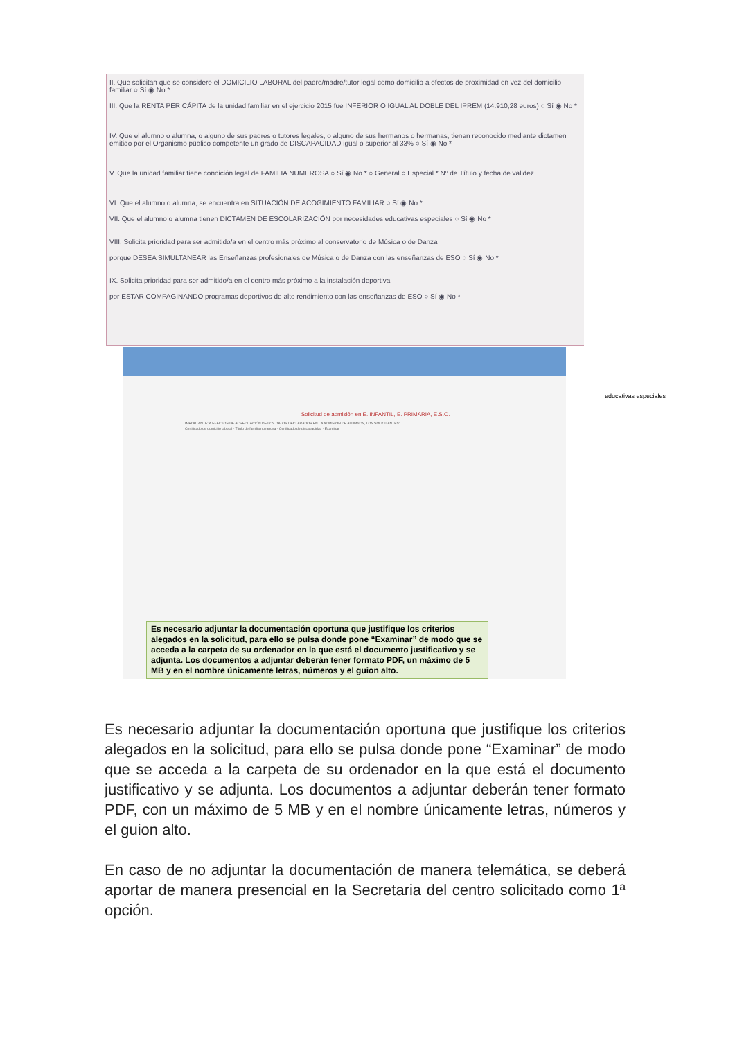II. Que solicitan que se considere el DOMICILIO LABORAL del padre/madre/tutor legal como domicilio a efectos de proximidad en vez del domicilio familiar ○ Sí ◉ No *
III. Que la RENTA PER CÁPITA de la unidad familiar en el ejercicio 2015 fue INFERIOR O IGUAL AL DOBLE DEL IPREM (14.910,28 euros) ○ Sí ◉ No *
IV. Que el alumno o alumna, o alguno de sus padres o tutores legales, o alguno de sus hermanos o hermanas, tienen reconocido mediante dictamen emitido por el Organismo público competente un grado de DISCAPACIDAD igual o superior al 33% ○ Sí ◉ No *
V. Que la unidad familiar tiene condición legal de FAMILIA NUMEROSA ○ Sí ◉ No * ○ General ○ Especial * Nº de Título y fecha de validez
VI. Que el alumno o alumna, se encuentra en SITUACIÓN DE ACOGIMIENTO FAMILIAR ○ Sí ◉ No *
VII. Que el alumno o alumna tienen DICTAMEN DE ESCOLARIZACIÓN por necesidades educativas especiales ○ Sí ◉ No *
VIII. Solicita prioridad para ser admitido/a en el centro más próximo al conservatorio de Música o de Danza
porque DESEA SIMULTANEAR las Enseñanzas profesionales de Música o de Danza con las enseñanzas de ESO ○ Sí ◉ No *
IX. Solicita prioridad para ser admitido/a en el centro más próximo a la instalación deportiva
por ESTAR COMPAGINANDO programas deportivos de alto rendimiento con las enseñanzas de ESO ○ Sí ◉ No *
Solicitud de admisión en E. INFANTIL, E. PRIMARIA, E.S.O.
IMPORTANTE: A EFECTOS DE ACREDITACIÓN DE LOS DATOS DECLARADOS EN LA ADMISIÓN DE ALUMNOS, LOS SOLICITANTES:
Certificado de domicilio laboral · Título de familia numerosa · Certificado de discapacidad · Examinar
Es necesario adjuntar la documentación oportuna que justifique los criterios alegados en la solicitud, para ello se pulsa donde pone “Examinar” de modo que se acceda a la carpeta de su ordenador en la que está el documento justificativo y se adjunta. Los documentos a adjuntar deberán tener formato PDF, un máximo de 5 MB y en el nombre únicamente letras, números y el guion alto.
educativas especiales
Es necesario adjuntar la documentación oportuna que justifique los criterios alegados en la solicitud, para ello se pulsa donde pone “Examinar” de modo que se acceda a la carpeta de su ordenador en la que está el documento justificativo y se adjunta. Los documentos a adjuntar deberán tener formato PDF, con un máximo de 5 MB y en el nombre únicamente letras, números y el guion alto.
En caso de no adjuntar la documentación de manera telemática, se deberá aportar de manera presencial en la Secretaria del centro solicitado como 1ª opción.